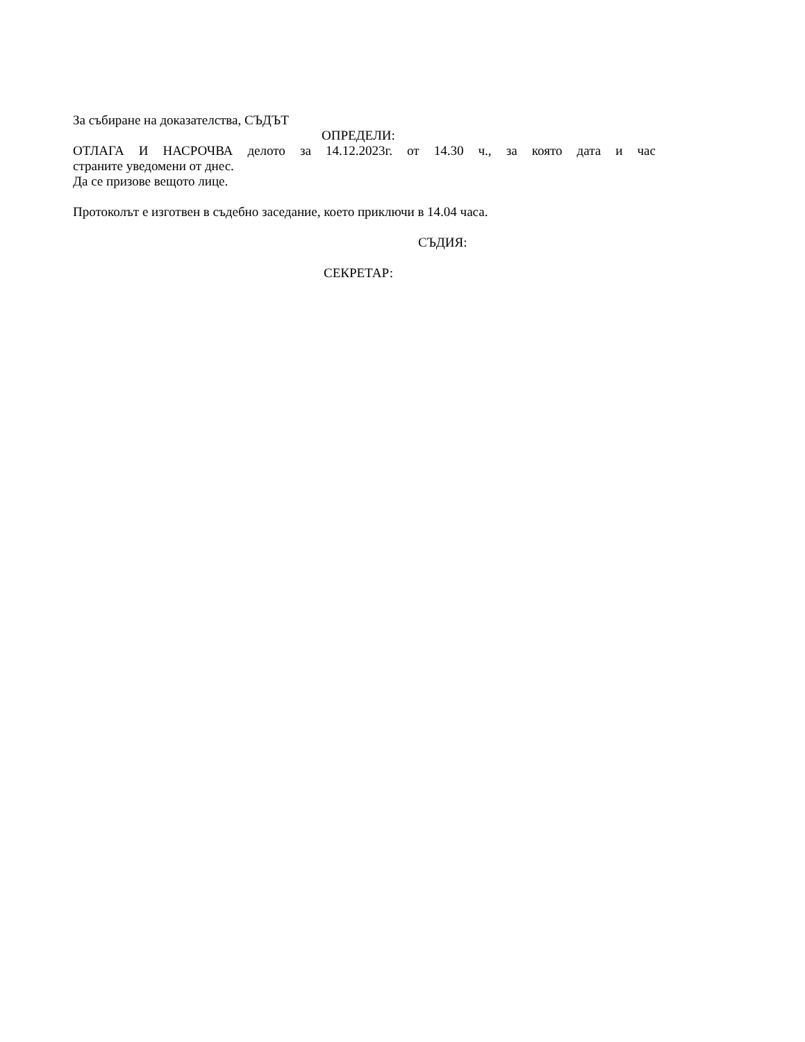За събиране на доказателства, СЪДЪТ
ОПРЕДЕЛИ:
ОТЛАГА И НАСРОЧВА делото за 14.12.2023г. от 14.30 ч., за която дата и час
страните уведомени от днес.
Да се призове вещото лице.
Протоколът е изготвен в съдебно заседание, което приключи в 14.04 часа.
СЪДИЯ:
СЕКРЕТАР: